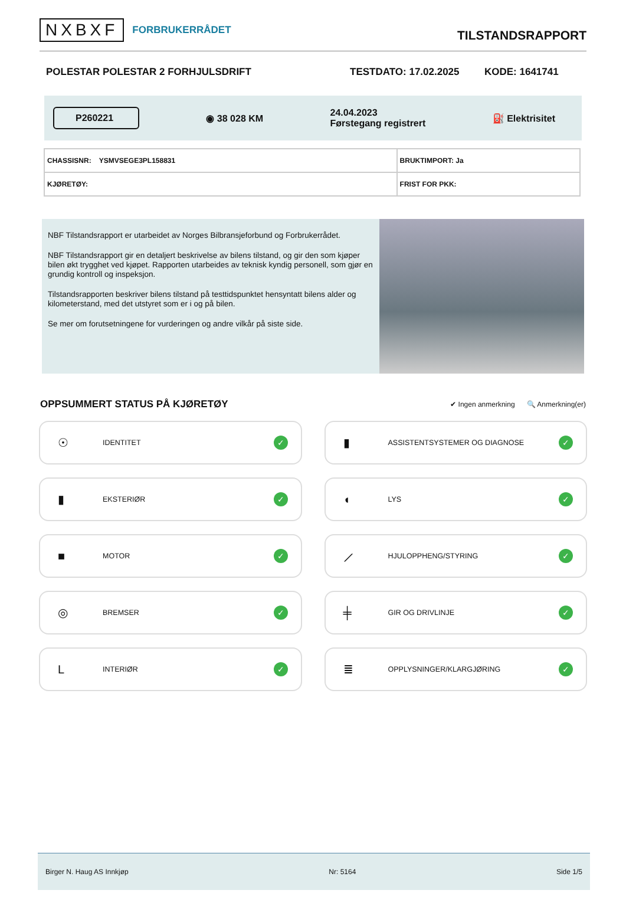NXBXF FORBRUKERRÅDET
TILSTANDSRAPPORT
POLESTAR POLESTAR 2 FORHJULSDRIFT TESTDATO: 17.02.2025 KODE: 1641741
P260221
◉ 38 028 KM
24.04.2023
Førstegang registrert
⛽ Elektrisitet
| CHASSISNR: YSMVSEGE3PL158831 | BRUKTIMPORT: Ja |
| KJØRETØY: | FRIST FOR PKK: |
NBF Tilstandsrapport er utarbeidet av Norges Bilbransjeforbund og Forbrukerrådet.
NBF Tilstandsrapport gir en detaljert beskrivelse av bilens tilstand, og gir den som kjøper bilen økt trygghet ved kjøpet. Rapporten utarbeides av teknisk kyndig personell, som gjør en grundig kontroll og inspeksjon.
Tilstandsrapporten beskriver bilens tilstand på testtidspunktet hensyntatt bilens alder og kilometerstand, med det utstyret som er i og på bilen.
Se mer om forutsetningene for vurderingen og andre vilkår på siste side.
OPPSUMMERT STATUS PÅ KJØRETØY ✔ Ingen anmerkning 🔍 Anmerkning(er)
☉ IDENTITET ✓
▮ ASSISTENTSYSTEMER OG DIAGNOSE ✓
▮ EKSTERIØR ✓
◖ LYS ✓
■ MOTOR ✓
⟋ HJULOPPHENG/STYRING ✓
◎ BREMSER ✓
╪ GIR OG DRIVLINJE ✓
L INTERIØR ✓
≣ OPPLYSNINGER/KLARGJØRING ✓
Birger N. Haug AS Innkjøp Nr: 5164 Side 1/5